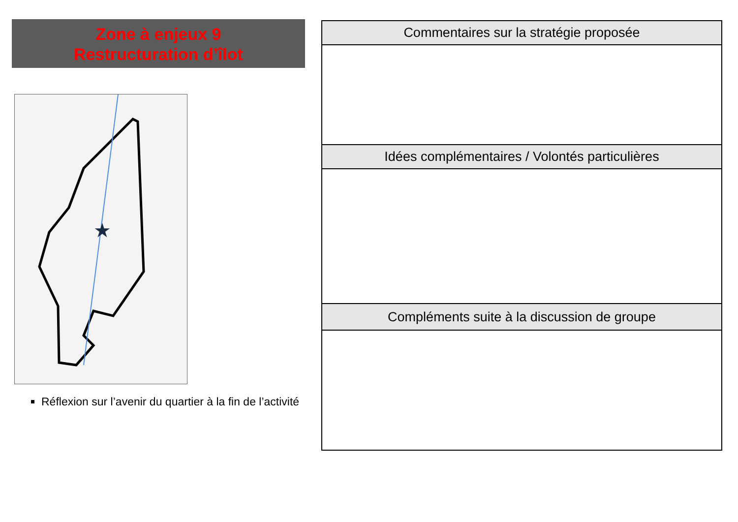Zone à enjeux 9
Restructuration d’îlot
★
Réflexion sur l’avenir du quartier à la fin de l’activité
| Commentaires sur la stratégie proposée |
| --- |
| Idées complémentaires / Volontés particulières |
| Compléments suite à la discussion de groupe |